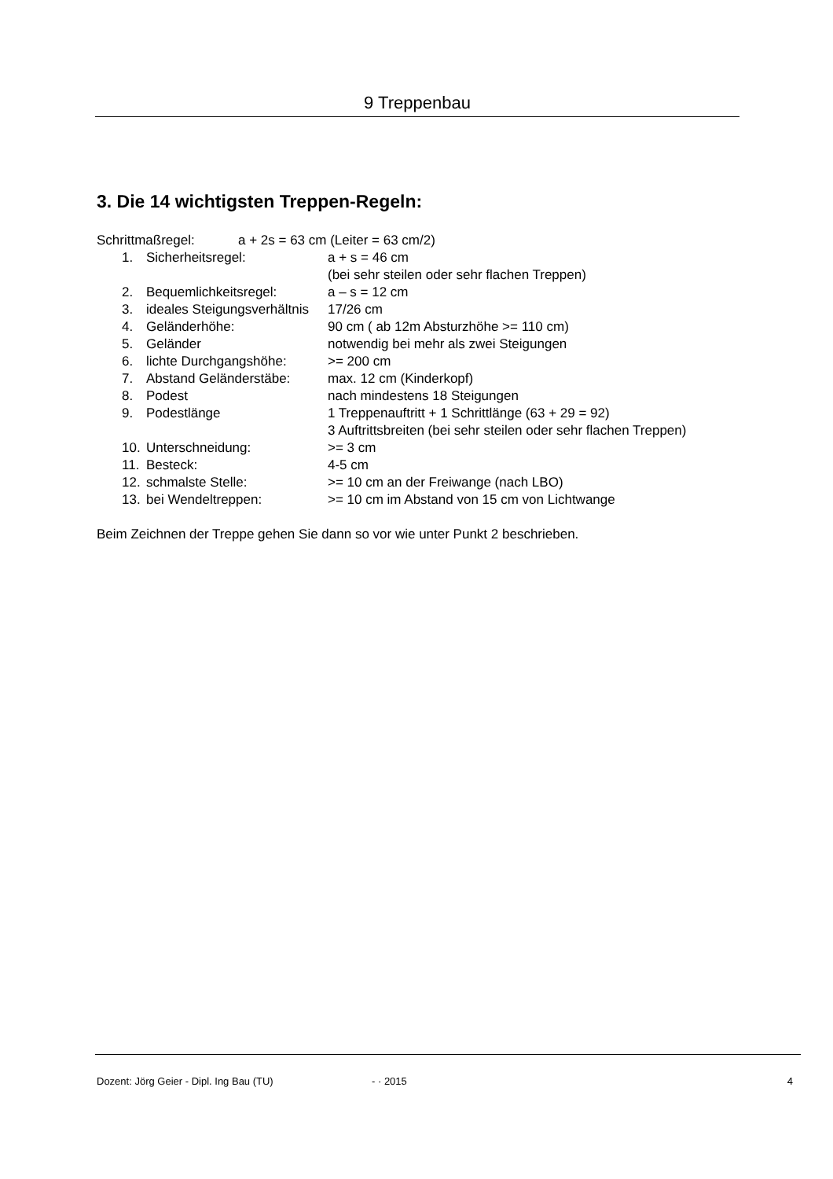9 Treppenbau
3. Die 14 wichtigsten Treppen-Regeln:
Schrittmaßregel: a + 2s = 63 cm (Leiter = 63 cm/2)
1. Sicherheitsregel: a + s = 46 cm
(bei sehr steilen oder sehr flachen Treppen)
2. Bequemlichkeitsregel: a – s = 12 cm
3. ideales Steigungsverhältnis 17/26 cm
4. Geländerhöhe: 90 cm ( ab 12m Absturzhöhe >= 110 cm)
5. Geländer notwendig bei mehr als zwei Steigungen
6. lichte Durchgangshöhe: >= 200 cm
7. Abstand Geländerstäbe: max. 12 cm (Kinderkopf)
8. Podest nach mindestens 18 Steigungen
9. Podestlänge 1 Treppenauftritt + 1 Schrittlänge (63 + 29 = 92)
3 Auftrittsbreiten (bei sehr steilen oder sehr flachen Treppen)
10. Unterschneidung: >= 3 cm
11. Besteck: 4-5 cm
12. schmalste Stelle: >= 10 cm an der Freiwange (nach LBO)
13. bei Wendeltreppen: >= 10 cm im Abstand von 15 cm von Lichtwange
Beim Zeichnen der Treppe gehen Sie dann so vor wie unter Punkt 2 beschrieben.
Dozent: Jörg Geier - Dipl. Ing Bau (TU) - · 2015 4